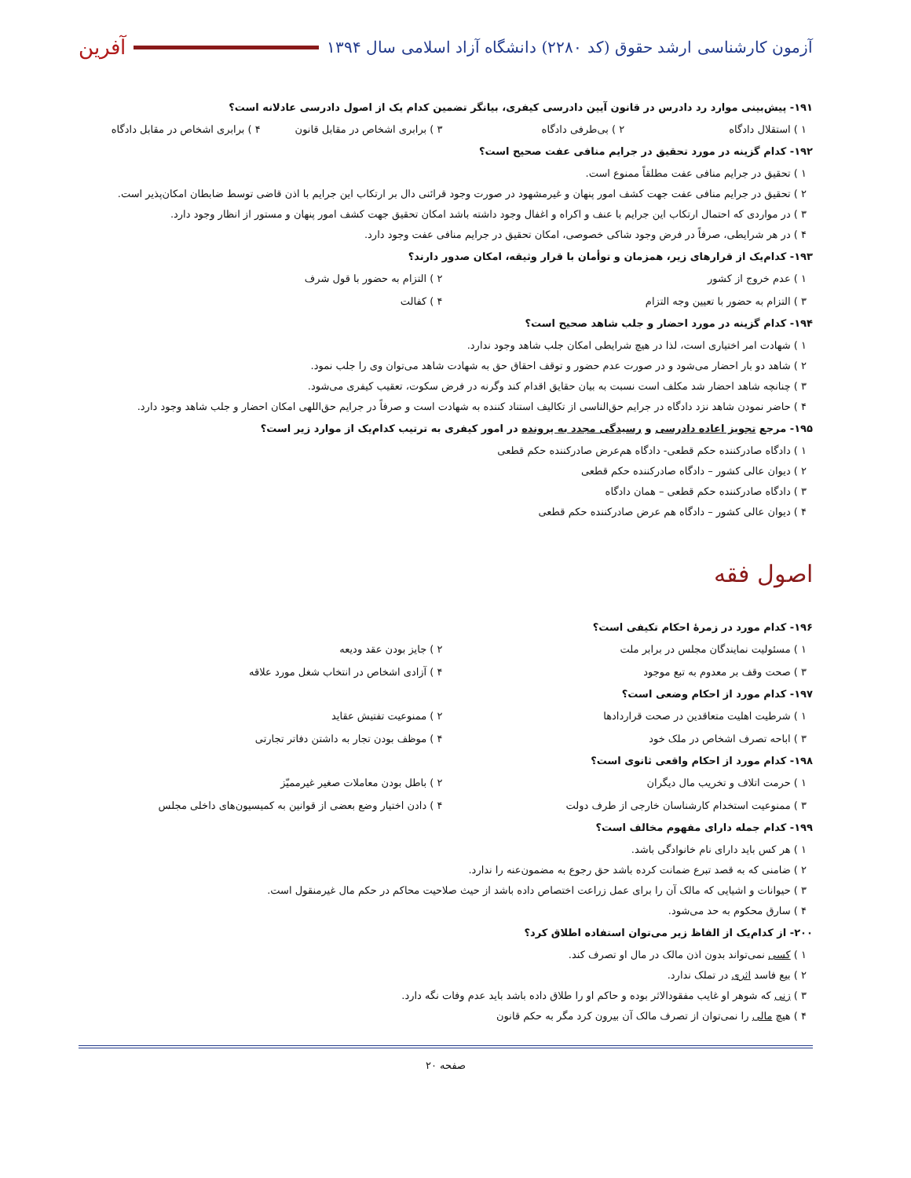آزمون کارشناسی ارشد حقوق (کد ۲۲۸۰) دانشگاه آزاد اسلامی سال ۱۳۹۴ آفرین
۱۹۱- پیش‌بینی موارد رد دادرس در قانون آیین دادرسی کیفری، بیانگر تضمین کدام یک از اصول دادرسی عادلانه است؟
۱ ) استقلال دادگاه ۲ ) بی‌طرفی دادگاه ۳ ) برابری اشخاص در مقابل قانون ۴ ) برابری اشخاص در مقابل دادگاه
۱۹۲- کدام گزینه در مورد تحقیق در جرایم منافی عفت صحیح است؟
۱ ) تحقیق در جرایم منافی عفت مطلقاً ممنوع است.
۲ ) تحقیق در جرایم منافی عفت جهت کشف امور پنهان و غیرمشهود در صورت وجود قرائنی دال بر ارتکاب این جرایم با اذن قاضی توسط ضابطان امکان‌پذیر است.
۳ ) در مواردی که احتمال ارتکاب این جرایم با عنف و اکراه و اغفال وجود داشته باشد امکان تحقیق جهت کشف امور پنهان و مستور از انظار وجود دارد.
۴ ) در هر شرایطی، صرفاً در فرض وجود شاکی خصوصی، امکان تحقیق در جرایم منافی عفت وجود دارد.
۱۹۳- کدام‌یک از قرارهای زیر، همزمان و توأمان با قرار وثیقه، امکان صدور دارند؟
۱ ) عدم خروج از کشور ۲ ) التزام به حضور با قول شرف ۳ ) التزام به حضور با تعیین وجه التزام ۴ ) کفالت
۱۹۴- کدام گزینه در مورد احضار و جلب شاهد صحیح است؟
۱ ) شهادت امر اختیاری است، لذا در هیچ شرایطی امکان جلب شاهد وجود ندارد.
۲ ) شاهد دو بار احضار می‌شود و در صورت عدم حضور و توقف احقاق حق به شهادت شاهد می‌توان وی را جلب نمود.
۳ ) چنانچه شاهد احضار شد مکلف است نسبت به بیان حقایق اقدام کند وگرنه در فرض سکوت، تعقیب کیفری می‌شود.
۴ ) حاضر نمودن شاهد نزد دادگاه در جرایم حق‌الناسی از تکالیف استناد کننده به شهادت است و صرفاً در جرایم حق‌اللهی امکان احضار و جلب شاهد وجود دارد.
۱۹۵- مرجع تجویز اعاده دادرسی و رسیدگی مجدد به پرونده در امور کیفری به ترتیب کدام‌یک از موارد زیر است؟
۱ ) دادگاه صادرکننده حکم قطعی- دادگاه هم‌عرض صادرکننده حکم قطعی
۲ ) دیوان عالی کشور – دادگاه صادرکننده حکم قطعی
۳ ) دادگاه صادرکننده حکم قطعی – همان دادگاه
۴ ) دیوان عالی کشور – دادگاه هم عرض صادرکننده حکم قطعی
اصول فقه
۱۹۶- کدام مورد در زمرهٔ احکام تکیفی است؟
۱ ) مسئولیت نمایندگان مجلس در برابر ملت ۲ ) جایز بودن عقد ودیعه ۳ ) صحت وقف بر معدوم به تبع موجود ۴ ) آزادی اشخاص در انتخاب شغل مورد علاقه
۱۹۷- کدام مورد از احکام وضعی است؟
۱ ) شرطیت اهلیت متعاقدین در صحت قراردادها ۲ ) ممنوعیت تفتیش عقاید ۳ ) اباحه تصرف اشخاص در ملک خود ۴ ) موظف بودن تجار به داشتن دفاتر تجارتی
۱۹۸- کدام مورد از احکام واقعی ثانوی است؟
۱ ) حرمت اتلاف و تخریب مال دیگران ۲ ) باطل بودن معاملات صغیر غیرممیّز ۳ ) ممنوعیت استخدام کارشناسان خارجی از طرف دولت ۴ ) دادن اختیار وضع بعضی از قوانین به کمیسیون‌های داخلی مجلس
۱۹۹- کدام جمله دارای مفهوم مخالف است؟
۱ ) هر کس باید دارای نام خانوادگی باشد.
۲ ) ضامنی که به قصد تبرع ضمانت کرده باشد حق رجوع به مضمون‌عنه را ندارد.
۳ ) حیوانات و اشیایی که مالک آن را برای عمل زراعت اختصاص داده باشد از حیث صلاحیت محاکم در حکم مال غیرمنقول است.
۴ ) سارق محکوم به حد می‌شود.
۲۰۰- از کدام‌یک از الفاظ زیر می‌توان استفاده اطلاق کرد؟
۱ ) کسی نمی‌تواند بدون اذن مالک در مال او تصرف کند.
۲ ) بیع فاسد اثری در تملک ندارد.
۳ ) زنی که شوهر او غایب مفقودالاثر بوده و حاکم او را طلاق داده باشد باید عدم وفات نگه دارد.
۴ ) هیچ مالی را نمی‌توان از تصرف مالک آن بیرون کرد مگر به حکم قانون
صفحه ۲۰